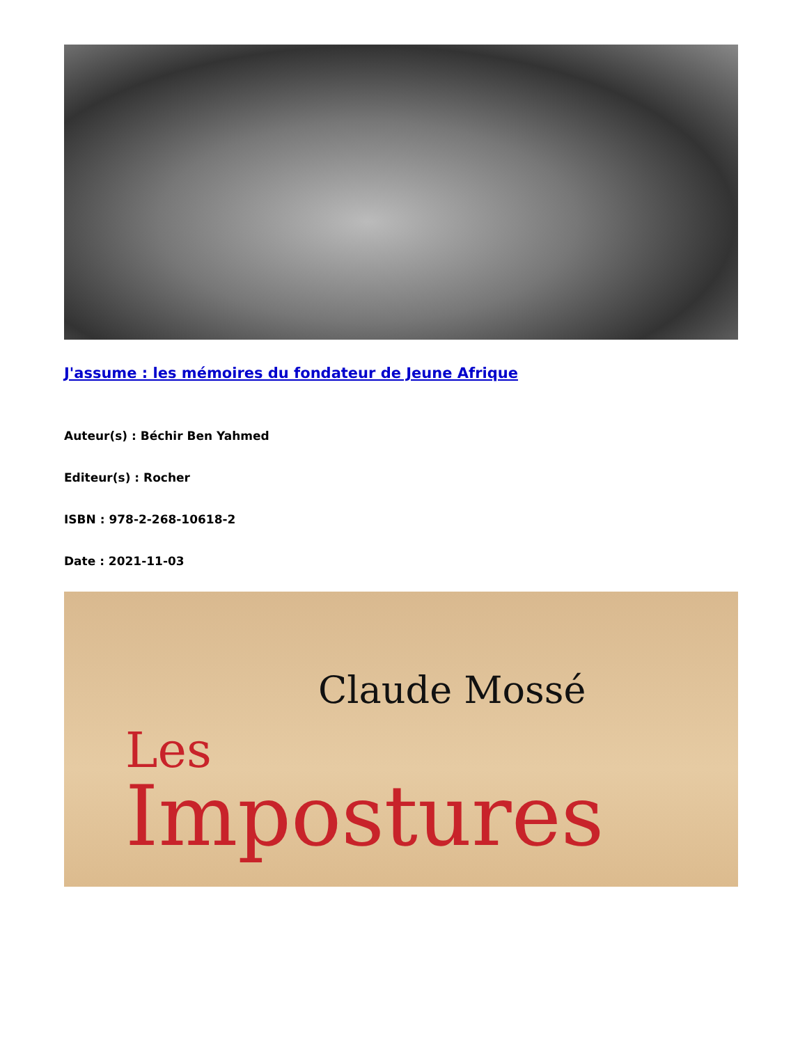J'assume : les mémoires du fondateur de Jeune Afrique
Auteur(s) : Béchir Ben Yahmed
Editeur(s) : Rocher
ISBN : 978-2-268-10618-2
Date : 2021-11-03
Claude Mossé
Les
Impostures